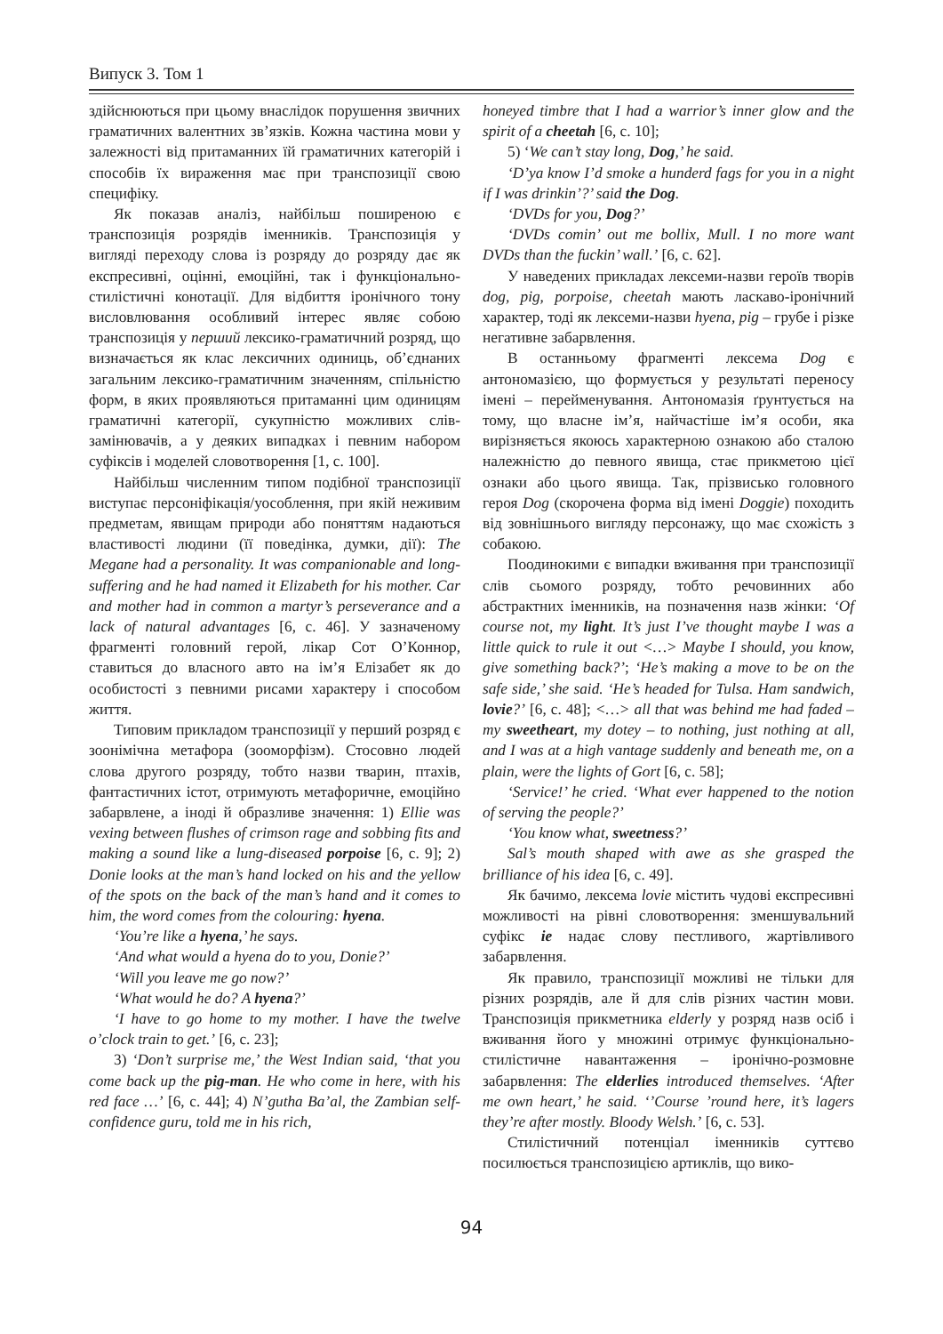Випуск 3. Том 1
здійснюються при цьому внаслідок порушення звичних граматичних валентних зв’язків. Кожна частина мови у залежності від притаманних їй граматичних категорій і способів їх вираження має при транспозиції свою специфіку.
Як показав аналіз, найбільш поширеною є транспозиція розрядів іменників. Транспозиція у вигляді переходу слова із розряду до розряду дає як експресивні, оцінні, емоційні, так і функціонально-стилістичні конотації. Для відбиття іронічного тону висловлювання особливий інтерес являє собою транспозиція у перший лексико-граматичний розряд, що визначається як клас лексичних одиниць, об’єднаних загальним лексико-граматичним значенням, спільністю форм, в яких проявляються притаманні цим одиницям граматичні категорії, сукупністю можливих слів-замінювачів, а у деяких випадках і певним набором суфіксів і моделей словотворення [1, с. 100].
Найбільш численним типом подібної транспозиції виступає персоніфікація/уособлення, при якій неживим предметам, явищам природи або поняттям надаються властивості людини (її поведінка, думки, дії): The Megane had a personality. It was companionable and long-suffering and he had named it Elizabeth for his mother. Car and mother had in common a martyr’s perseverance and a lack of natural advantages [6, с. 46]. У зазначеному фрагменті головний герой, лікар Сот О’Коннор, ставиться до власного авто на ім’я Елізабет як до особистості з певними рисами характеру і способом життя.
Типовим прикладом транспозиції у перший розряд є зоонімічна метафора (зооморфізм). Стосовно людей слова другого розряду, тобто назви тварин, птахів, фантастичних істот, отримують метафоричне, емоційно забарвлене, а іноді й образливе значення: 1) Ellie was vexing between flushes of crimson rage and sobbing fits and making a sound like a lung-diseased porpoise [6, с. 9]; 2) Donie looks at the man’s hand locked on his and the yellow of the spots on the back of the man’s hand and it comes to him, the word comes from the colouring: hyena.
‘You’re like a hyena,’ he says.
‘And what would a hyena do to you, Donie?’
‘Will you leave me go now?’
‘What would he do? A hyena?’
‘I have to go home to my mother. I have the twelve o’clock train to get.’ [6, с. 23];
3) ‘Don’t surprise me,’ the West Indian said, ‘that you come back up the pig-man. He who come in here, with his red face …’ [6, с. 44]; 4) N’gutha Ba’al, the Zambian self-confidence guru, told me in his rich,
honeyed timbre that I had a warrior’s inner glow and the spirit of a cheetah [6, с. 10];
5) ‘We can’t stay long, Dog,’ he said.
‘D’ya know I’d smoke a hunderd fags for you in a night if I was drinkin’?’ said the Dog.
‘DVDs for you, Dog?’
‘DVDs comin’ out me bollix, Mull. I no more want DVDs than the fuckin’ wall.’ [6, с. 62].
У наведених прикладах лексеми-назви героїв творів dog, pig, porpoise, cheetah мають ласкаво-іронічний характер, тоді як лексеми-назви hyena, pig – грубе і різке негативне забарвлення.
В останньому фрагменті лексема Dog є антономазією, що формується у результаті переносу імені – перейменування. Антономазія ґрунтується на тому, що власне ім’я, найчастіше ім’я особи, яка вирізняється якоюсь характерною ознакою або сталою належністю до певного явища, стає прикметою цієї ознаки або цього явища. Так, прізвисько головного героя Dog (скорочена форма від імені Doggie) походить від зовнішнього вигляду персонажу, що має схожість з собакою.
Поодинокими є випадки вживання при транспозиції слів сьомого розряду, тобто речовинних або абстрактних іменників, на позначення назв жінки: ‘Of course not, my light. It’s just I’ve thought maybe I was a little quick to rule it out <…> Maybe I should, you know, give something back?’; ‘He’s making a move to be on the safe side,’ she said. ‘He’s headed for Tulsa. Ham sandwich, lovie?’ [6, с. 48]; <…> all that was behind me had faded – my sweetheart, my dotey – to nothing, just nothing at all, and I was at a high vantage suddenly and beneath me, on a plain, were the lights of Gort [6, с. 58];
‘Service!’ he cried. ‘What ever happened to the notion of serving the people?’
‘You know what, sweetness?’
Sal’s mouth shaped with awe as she grasped the brilliance of his idea [6, с. 49].
Як бачимо, лексема lovie містить чудові експресивні можливості на рівні словотворення: зменшувальний суфікс ie надає слову пестливого, жартівливого забарвлення.
Як правило, транспозиції можливі не тільки для різних розрядів, але й для слів різних частин мови. Транспозиція прикметника elderly у розряд назв осіб і вживання його у множині отримує функціонально-стилістичне навантаження – іронічно-розмовне забарвлення: The elderlies introduced themselves. ‘After me own heart,’ he said. ‘’Course ’round here, it’s lagers they’re after mostly. Bloody Welsh.’ [6, с. 53].
Стилістичний потенціал іменників суттєво посилюється транспозицією артиклів, що вико-
94